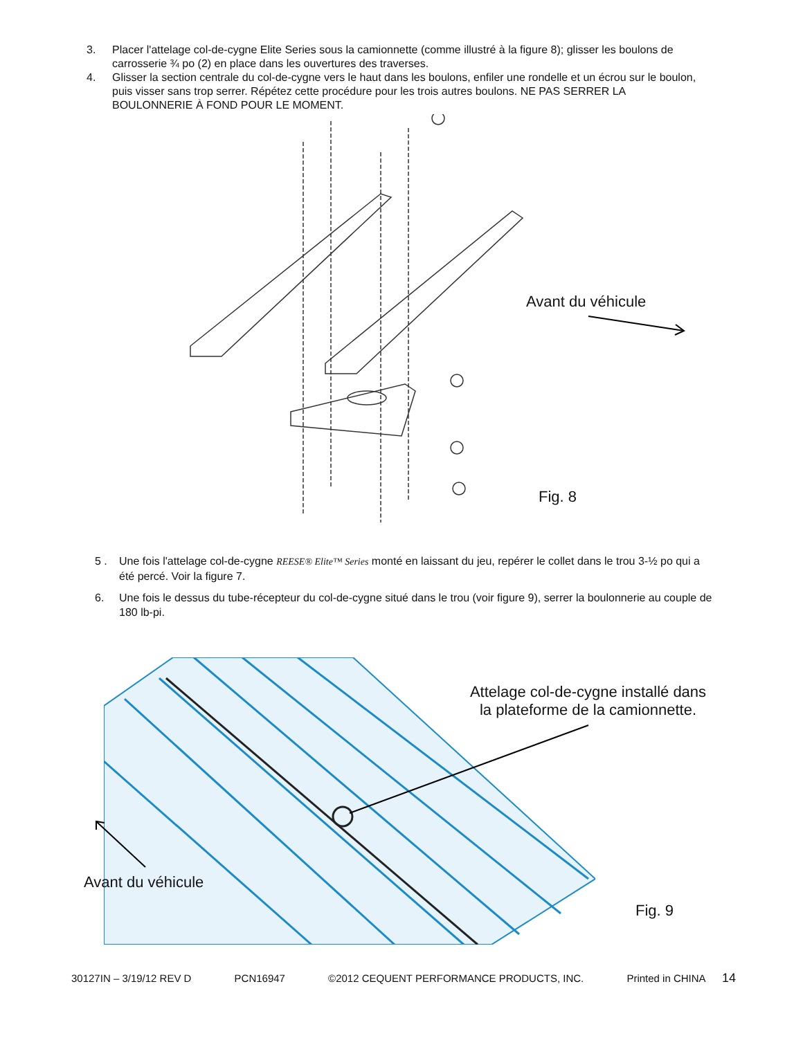3. Placer l'attelage col-de-cygne Elite Series sous la camionnette (comme illustré à la figure 8); glisser les boulons de carrosserie ¾ po (2) en place dans les ouvertures des traverses.
4. Glisser la section centrale du col-de-cygne vers le haut dans les boulons, enfiler une rondelle et un écrou sur le boulon, puis visser sans trop serrer. Répétez cette procédure pour les trois autres boulons. NE PAS SERRER LA BOULONNERIE À FOND POUR LE MOMENT.
Avant du véhicule
Fig. 8
5 . Une fois l'attelage col-de-cygne REESE® Elite™ Series monté en laissant du jeu, repérer le collet dans le trou 3-½ po qui a été percé. Voir la figure 7.
6. Une fois le dessus du tube-récepteur du col-de-cygne situé dans le trou (voir figure 9), serrer la boulonnerie au couple de 180 lb-pi.
Attelage col-de-cygne installé dans la plateforme de la camionnette.
Avant du véhicule
Fig. 9
30127IN – 3/19/12 REV D PCN16947 ©2012 CEQUENT PERFORMANCE PRODUCTS, INC. Printed in CHINA 14